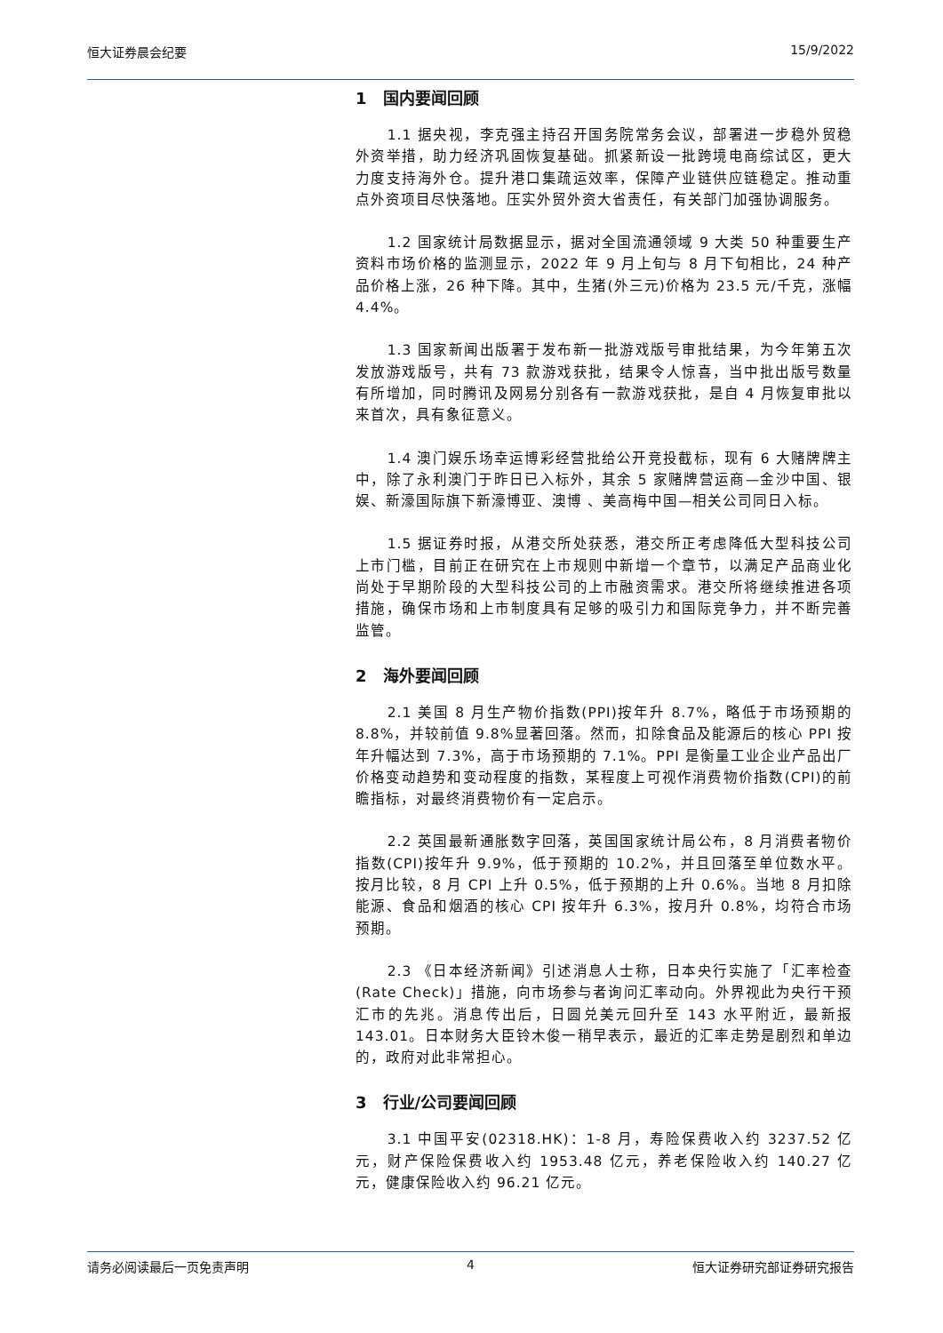恒大证券晨会纪要 15/9/2022
1　国内要闻回顾
1.1 据央视，李克强主持召开国务院常务会议，部署进一步稳外贸稳外资举措，助力经济巩固恢复基础。抓紧新设一批跨境电商综试区，更大力度支持海外仓。提升港口集疏运效率，保障产业链供应链稳定。推动重点外资项目尽快落地。压实外贸外资大省责任，有关部门加强协调服务。
1.2 国家统计局数据显示，据对全国流通领域 9 大类 50 种重要生产资料市场价格的监测显示，2022 年 9 月上旬与 8 月下旬相比，24 种产品价格上涨，26 种下降。其中，生猪(外三元)价格为 23.5 元/千克，涨幅 4.4%。
1.3 国家新闻出版署于发布新一批游戏版号审批结果，为今年第五次发放游戏版号，共有 73 款游戏获批，结果令人惊喜，当中批出版号数量有所增加，同时腾讯及网易分别各有一款游戏获批，是自 4 月恢复审批以来首次，具有象征意义。
1.4 澳门娱乐场幸运博彩经营批给公开竞投截标，现有 6 大赌牌牌主中，除了永利澳门于昨日已入标外，其余 5 家赌牌营运商—金沙中国、银娱、新濠国际旗下新濠博亚、澳博 、美高梅中国—相关公司同日入标。
1.5 据证券时报，从港交所处获悉，港交所正考虑降低大型科技公司上市门槛，目前正在研究在上市规则中新增一个章节，以满足产品商业化尚处于早期阶段的大型科技公司的上市融资需求。港交所将继续推进各项措施，确保市场和上市制度具有足够的吸引力和国际竞争力，并不断完善监管。
2　海外要闻回顾
2.1 美国 8 月生产物价指数(PPI)按年升 8.7%，略低于市场预期的 8.8%，并较前值 9.8%显著回落。然而，扣除食品及能源后的核心 PPI 按年升幅达到 7.3%，高于市场预期的 7.1%。PPI 是衡量工业企业产品出厂价格变动趋势和变动程度的指数，某程度上可视作消费物价指数(CPI)的前瞻指标，对最终消费物价有一定启示。
2.2 英国最新通胀数字回落，英国国家统计局公布，8 月消费者物价指数(CPI)按年升 9.9%，低于预期的 10.2%，并且回落至单位数水平。按月比较，8 月 CPI 上升 0.5%，低于预期的上升 0.6%。当地 8 月扣除能源、食品和烟酒的核心 CPI 按年升 6.3%，按月升 0.8%，均符合市场预期。
2.3 《日本经济新闻》引述消息人士称，日本央行实施了「汇率检查(Rate Check)」措施，向市场参与者询问汇率动向。外界视此为央行干预汇市的先兆。消息传出后，日圆兑美元回升至 143 水平附近，最新报 143.01。日本财务大臣铃木俊一稍早表示，最近的汇率走势是剧烈和单边的，政府对此非常担心。
3　行业/公司要闻回顾
3.1 中国平安(02318.HK)：1-8 月，寿险保费收入约 3237.52 亿元，财产保险保费收入约 1953.48 亿元，养老保险收入约 140.27 亿元，健康保险收入约 96.21 亿元。
请务必阅读最后一页免责声明 4 恒大证券研究部证券研究报告